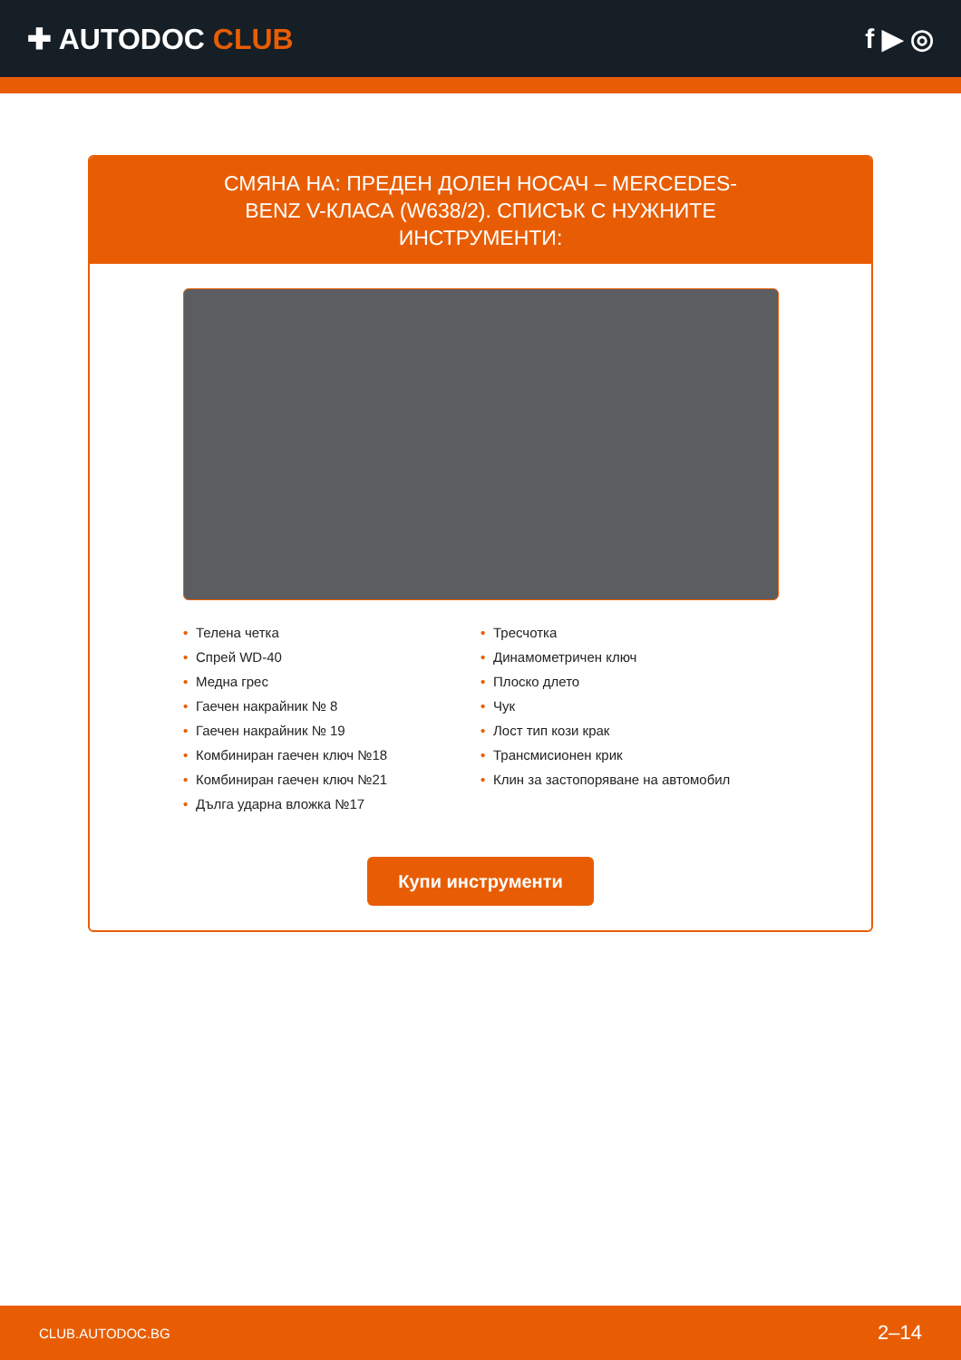✚ AUTODOC CLUB f ▶ ◎
СМЯНА НА: ПРЕДЕН ДОЛЕН НОСАЧ – MERCEDES-BENZ V-КЛАСА (W638/2). СПИСЪК С НУЖНИТЕ ИНСТРУМЕНТИ:
• Телена четка
• Спрей WD-40
• Медна грес
• Гаечен накрайник № 8
• Гаечен накрайник № 19
• Комбиниран гаечен ключ №18
• Комбиниран гаечен ключ №21
• Дълга ударна вложка №17
• Тресчотка
• Динамометричен ключ
• Плоско длето
• Чук
• Лост тип кози крак
• Трансмисионен крик
• Клин за застопоряване на автомобил
Купи инструменти
CLUB.AUTODOC.BG 2–14